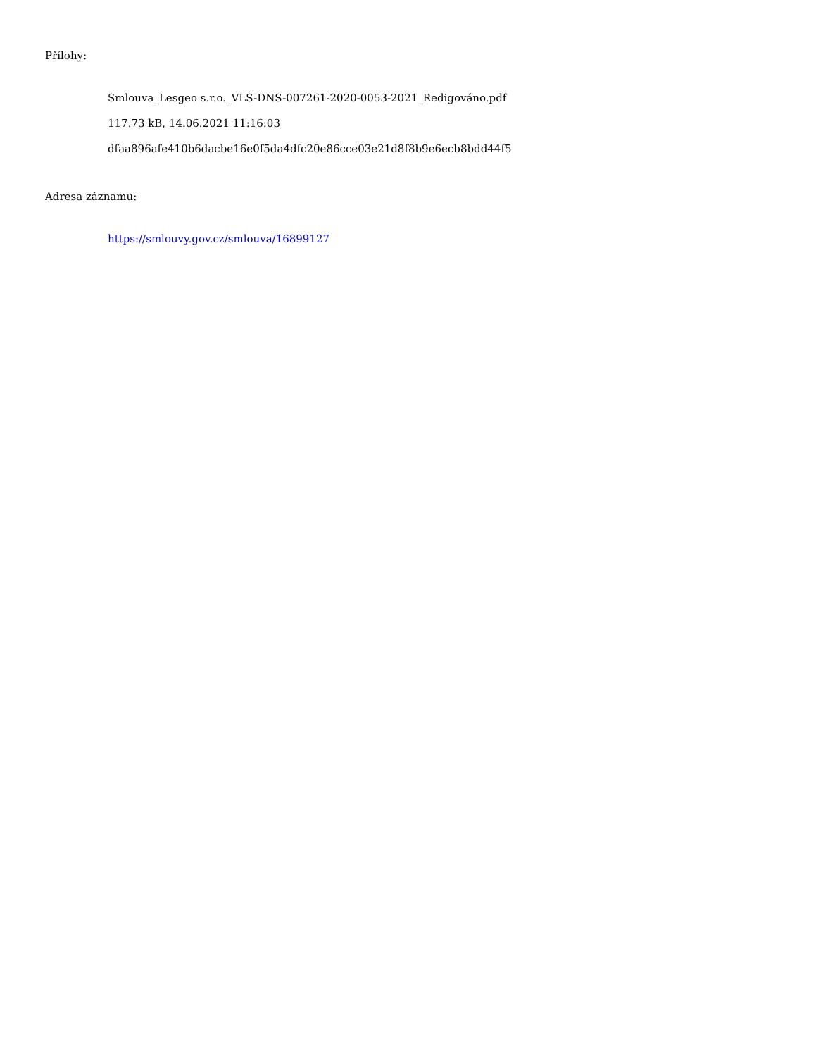Přílohy:
Smlouva_Lesgeo s.r.o._VLS-DNS-007261-2020-0053-2021_Redigováno.pdf
117.73 kB, 14.06.2021 11:16:03
dfaa896afe410b6dacbe16e0f5da4dfc20e86cce03e21d8f8b9e6ecb8bdd44f5
Adresa záznamu:
https://smlouvy.gov.cz/smlouva/16899127